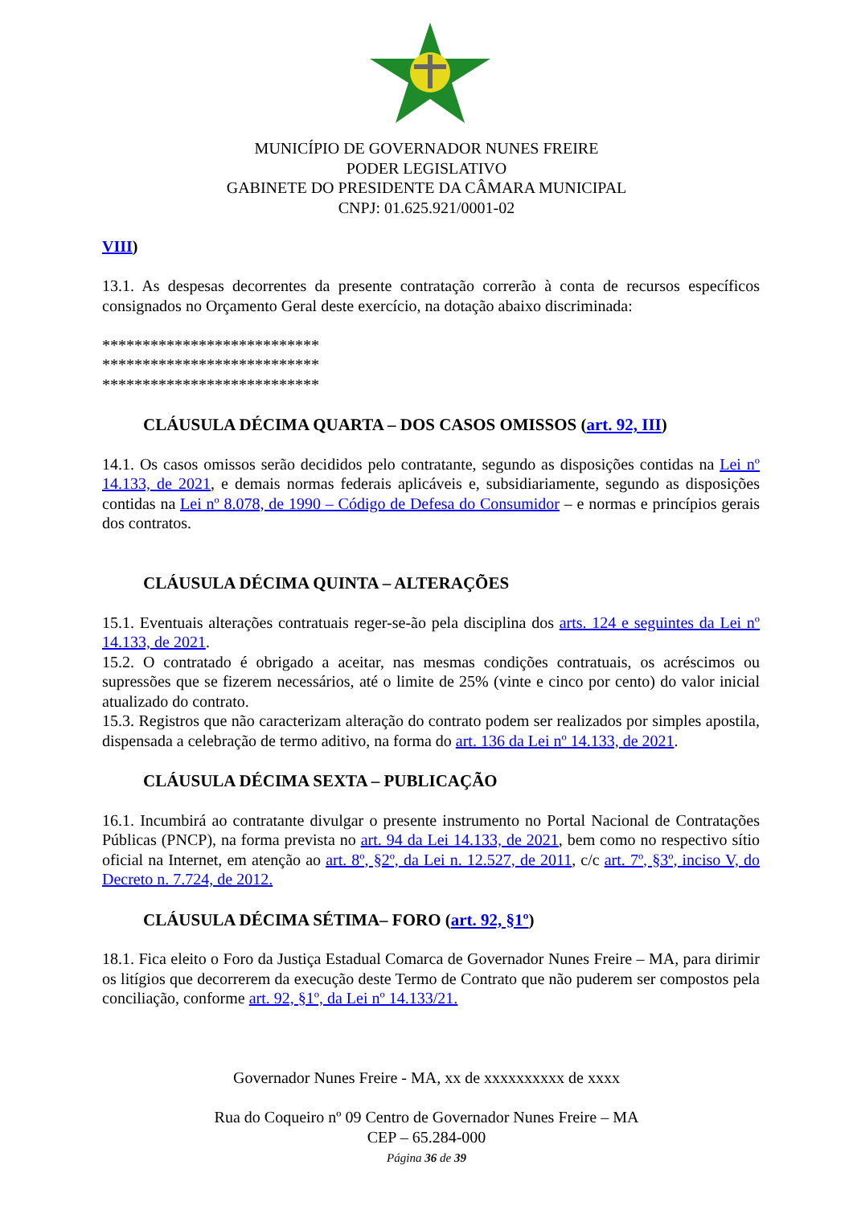MUNICÍPIO DE GOVERNADOR NUNES FREIRE
PODER LEGISLATIVO
GABINETE DO PRESIDENTE DA CÂMARA MUNICIPAL
CNPJ: 01.625.921/0001-02
VIII)
13.1. As despesas decorrentes da presente contratação correrão à conta de recursos específicos consignados no Orçamento Geral deste exercício, na dotação abaixo discriminada:
***************************
***************************
***************************
CLÁUSULA DÉCIMA QUARTA – DOS CASOS OMISSOS (art. 92, III)
14.1. Os casos omissos serão decididos pelo contratante, segundo as disposições contidas na Lei nº 14.133, de 2021, e demais normas federais aplicáveis e, subsidiariamente, segundo as disposições contidas na Lei nº 8.078, de 1990 – Código de Defesa do Consumidor – e normas e princípios gerais dos contratos.
CLÁUSULA DÉCIMA QUINTA – ALTERAÇÕES
15.1. Eventuais alterações contratuais reger-se-ão pela disciplina dos arts. 124 e seguintes da Lei nº 14.133, de 2021.
15.2. O contratado é obrigado a aceitar, nas mesmas condições contratuais, os acréscimos ou supressões que se fizerem necessários, até o limite de 25% (vinte e cinco por cento) do valor inicial atualizado do contrato.
15.3. Registros que não caracterizam alteração do contrato podem ser realizados por simples apostila, dispensada a celebração de termo aditivo, na forma do art. 136 da Lei nº 14.133, de 2021.
CLÁUSULA DÉCIMA SEXTA – PUBLICAÇÃO
16.1. Incumbirá ao contratante divulgar o presente instrumento no Portal Nacional de Contratações Públicas (PNCP), na forma prevista no art. 94 da Lei 14.133, de 2021, bem como no respectivo sítio oficial na Internet, em atenção ao art. 8º, §2º, da Lei n. 12.527, de 2011, c/c art. 7º, §3º, inciso V, do Decreto n. 7.724, de 2012.
CLÁUSULA DÉCIMA SÉTIMA– FORO (art. 92, §1º)
18.1. Fica eleito o Foro da Justiça Estadual Comarca de Governador Nunes Freire – MA, para dirimir os litígios que decorrerem da execução deste Termo de Contrato que não puderem ser compostos pela conciliação, conforme art. 92, §1º, da Lei nº 14.133/21.
Governador Nunes Freire - MA, xx de xxxxxxxxxx de xxxx
Rua do Coqueiro nº 09 Centro de Governador Nunes Freire – MA
CEP – 65.284-000
Página 36 de 39